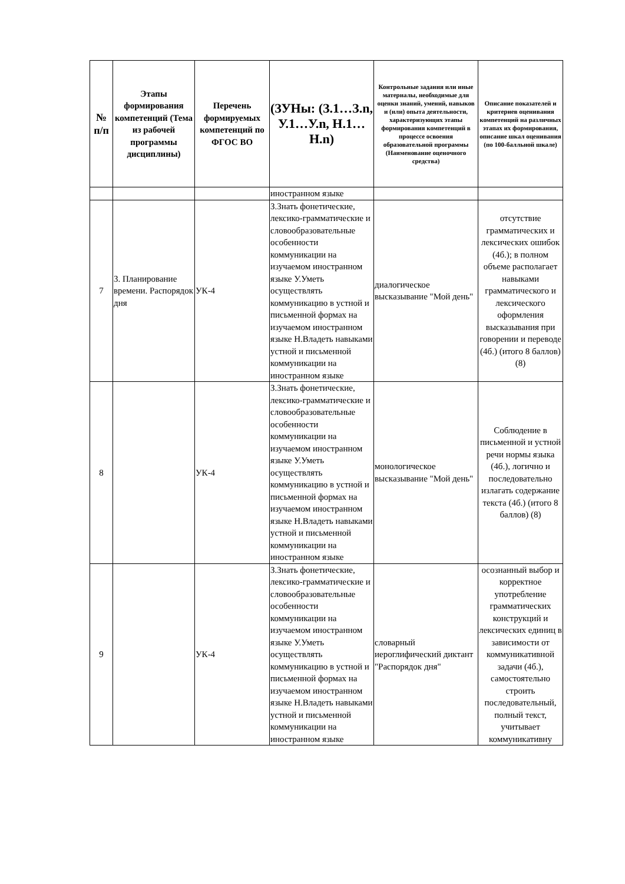| № п/п | Этапы формирования компетенций (Тема из рабочей программы дисциплины) | Перечень формируемых компетенций по ФГОС ВО | (ЗУНы: (З.1…З.n, У.1…У.n, Н.1…Н.n) | Контрольные задания или иные материалы, необходимые для оценки знаний, умений, навыков и (или) опыта деятельности, характеризующих этапы формирования компетенций в процессе освоения образовательной программы (Наименование оценочного средства) | Описание показателей и критериев оценивания компетенций на различных этапах их формирования, описание шкал оценивания (по 100-балльной шкале) |
| --- | --- | --- | --- | --- | --- |
| | | | иностранном языке | | |
| 7 | 3. Планирование времени. Распорядок дня | УК-4 | З.Знать фонетические, лексико-грамматические и словообразовательные особенности коммуникации на изучаемом иностранном языке У.Уметь осуществлять коммуникацию в устной и письменной формах на изучаемом иностранном языке Н.Владеть навыками устной и письменной коммуникации на иностранном языке | диалогическое высказывание "Мой день" | отсутствие грамматических и лексических ошибок (4б.); в полном объеме располагает навыками грамматического и лексического оформления высказывания при говорении и переводе (4б.) (итого 8 баллов) (8) |
| 8 | | УК-4 | З.Знать фонетические, лексико-грамматические и словообразовательные особенности коммуникации на изучаемом иностранном языке У.Уметь осуществлять коммуникацию в устной и письменной формах на изучаемом иностранном языке Н.Владеть навыками устной и письменной коммуникации на иностранном языке | монологическое высказывание "Мой день" | Соблюдение в письменной и устной речи нормы языка (4б.), логично и последовательно излагать содержание текста (4б.) (итого 8 баллов) (8) |
| 9 | | УК-4 | З.Знать фонетические, лексико-грамматические и словообразовательные особенности коммуникации на изучаемом иностранном языке У.Уметь осуществлять коммуникацию в устной и письменной формах на изучаемом иностранном языке Н.Владеть навыками устной и письменной коммуникации на иностранном языке | словарный иероглифический диктант "Распорядок дня" | осознанный выбор и корректное употребление грамматических конструкций и лексических единиц в зависимости от коммуникативной задачи (4б.), самостоятельно строить последовательный, полный текст, учитывает коммуникативну |